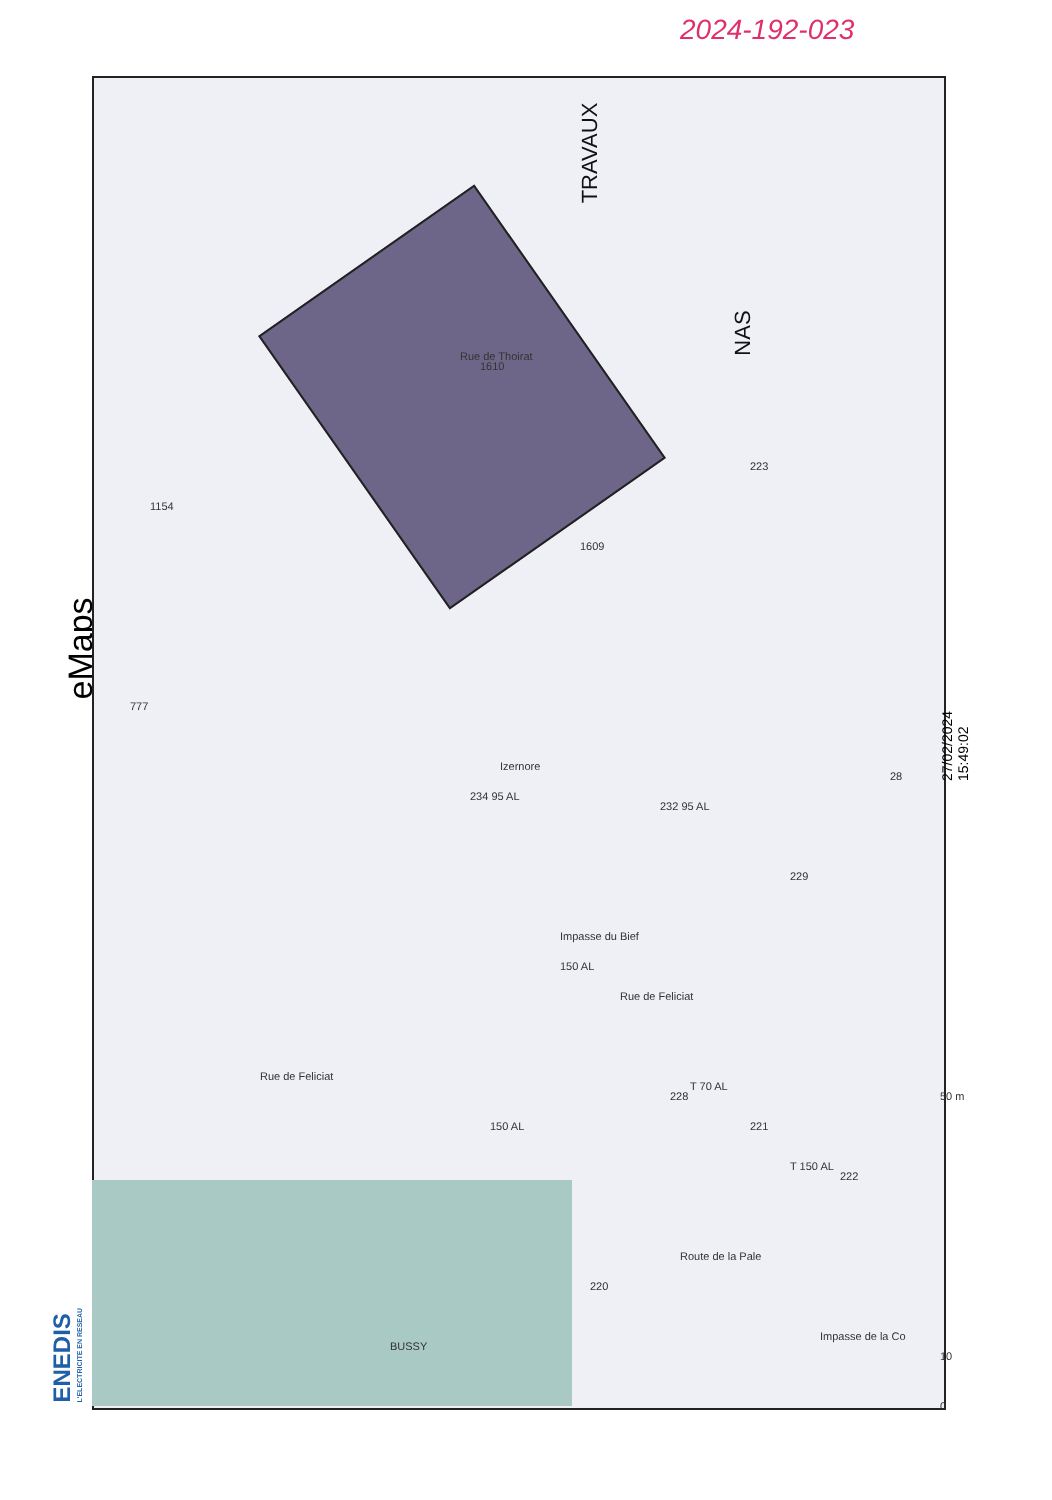2024-192-023
eMaps
TRAVAUX
NAS
Rue de Thoirat
Izernore
Rue de Feliciat
Rue de Feliciat
Impasse du Bief
Route de la Pale
Impasse de la Co
BUSSY
T 70 AL
T 150 AL
150 AL
150 AL
232 95 AL
234 95 AL
223
229
228
221
222
220
28
1610
1609
1154
777
50 m
10
0
27/02/2024
15:49:02
ENEDIS
L'ELECTRICITE EN RESEAU